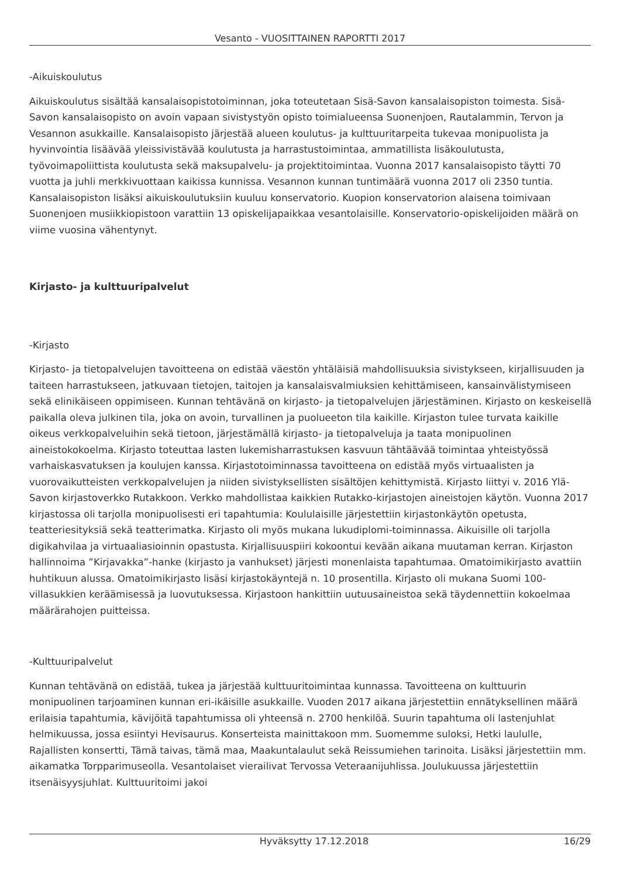Vesanto - VUOSITTAINEN RAPORTTI 2017
-Aikuiskoulutus
Aikuiskoulutus sisältää kansalaisopistotoiminnan, joka toteutetaan Sisä-Savon kansalaisopiston toimesta. Sisä-Savon kansalaisopisto on avoin vapaan sivistystyön opisto toimialueensa Suonenjoen, Rautalammin, Tervon ja Vesannon asukkaille. Kansalaisopisto järjestää alueen koulutus- ja kulttuuritarpeita tukevaa monipuolista ja hyvinvointia lisäävää yleissivistävää koulutusta ja harrastustoimintaa, ammatillista lisäkoulutusta, työvoimapoliittista koulutusta sekä maksupalvelu- ja projektitoimintaa. Vuonna 2017 kansalaisopisto täytti 70 vuotta ja juhli merkkivuottaan kaikissa kunnissa. Vesannon kunnan tuntimäärä vuonna 2017 oli 2350 tuntia. Kansalaisopiston lisäksi aikuiskoulutuksiin kuuluu konservatorio. Kuopion konservatorion alaisena toimivaan Suonenjoen musiikkiopistoon varattiin 13 opiskelijapaikkaa vesantolaisille. Konservatorio-opiskelijoiden määrä on viime vuosina vähentynyt.
Kirjasto- ja kulttuuripalvelut
-Kirjasto
Kirjasto- ja tietopalvelujen tavoitteena on edistää väestön yhtäläisiä mahdollisuuksia sivistykseen, kirjallisuuden ja taiteen harrastukseen, jatkuvaan tietojen, taitojen ja kansalaisvalmiuksien kehittämiseen, kansainvälistymiseen sekä elinikäiseen oppimiseen. Kunnan tehtävänä on kirjasto- ja tietopalvelujen järjestäminen. Kirjasto on keskeisellä paikalla oleva julkinen tila, joka on avoin, turvallinen ja puolueeton tila kaikille. Kirjaston tulee turvata kaikille oikeus verkkopalveluihin sekä tietoon, järjestämällä kirjasto- ja tietopalveluja ja taata monipuolinen aineistokokoelma. Kirjasto toteuttaa lasten lukemisharrastuksen kasvuun tähtäävää toimintaa yhteistyössä varhaiskasvatuksen ja koulujen kanssa. Kirjastotoiminnassa tavoitteena on edistää myös virtuaalisten ja vuorovaikutteisten verkkopalvelujen ja niiden sivistyksellisten sisältöjen kehittymistä. Kirjasto liittyi v. 2016 Ylä-Savon kirjastoverkko Rutakkoon. Verkko mahdollistaa kaikkien Rutakko-kirjastojen aineistojen käytön. Vuonna 2017 kirjastossa oli tarjolla monipuolisesti eri tapahtumia: Koululaisille järjestettiin kirjastonkäytön opetusta, teatteriesityksiä sekä teatterimatka. Kirjasto oli myös mukana lukudiplomi-toiminnassa. Aikuisille oli tarjolla digikahvilaa ja virtuaaliasioinnin opastusta. Kirjallisuuspiiri kokoontui kevään aikana muutaman kerran. Kirjaston hallinnoima ”Kirjavakka”-hanke (kirjasto ja vanhukset) järjesti monenlaista tapahtumaa. Omatoimikirjasto avattiin huhtikuun alussa. Omatoimikirjasto lisäsi kirjastokäyntejä n. 10 prosentilla. Kirjasto oli mukana Suomi 100-villasukkien keräämisessä ja luovutuksessa. Kirjastoon hankittiin uutuusaineistoa sekä täydennettiin kokoelmaa määrärahojen puitteissa.
-Kulttuuripalvelut
Kunnan tehtävänä on edistää, tukea ja järjestää kulttuuritoimintaa kunnassa. Tavoitteena on kulttuurin monipuolinen tarjoaminen kunnan eri-ikäisille asukkaille. Vuoden 2017 aikana järjestettiin ennätyksellinen määrä erilaisia tapahtumia, kävijöitä tapahtumissa oli yhteensä n. 2700 henkilöä. Suurin tapahtuma oli lastenjuhlat helmikuussa, jossa esiintyi Hevisaurus. Konserteista mainittakoon mm. Suomemme suloksi, Hetki laululle, Rajallisten konsertti, Tämä taivas, tämä maa, Maakuntalaulut sekä Reissumiehen tarinoita. Lisäksi järjestettiin mm. aikamatka Torpparimuseolla. Vesantolaiset vierailivat Tervossa Veteraanijuhlissa. Joulukuussa järjestettiin itsenäisyysjuhlat. Kulttuuritoimi jakoi
Hyväksytty 17.12.2018 16/29